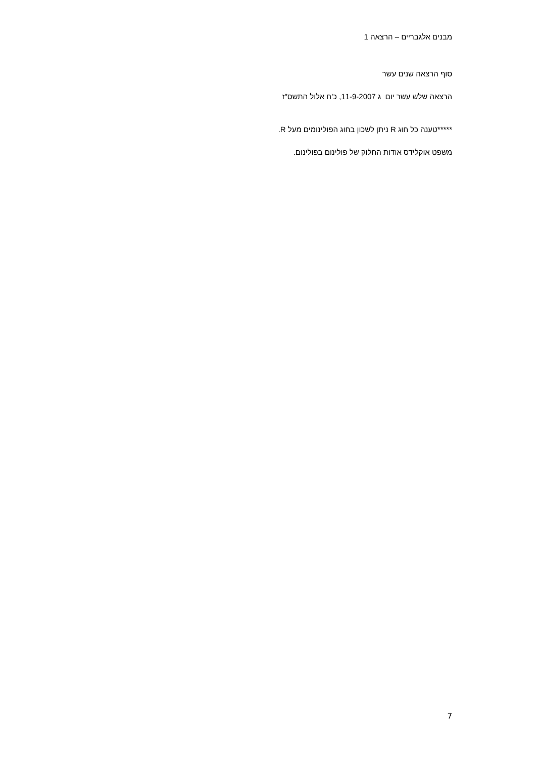מבנים אלגבריים – הרצאה 1
סוף הרצאה שנים עשר
הרצאה שלש עשר יום ג 11-9-2007, כ'ח אלול התשס"ז
*****טענה כל חוג R ניתן לשכון בחוג הפולינומים מעל R.
משפט אוקלידס אודות החלוק של פולינום בפולינום.
7